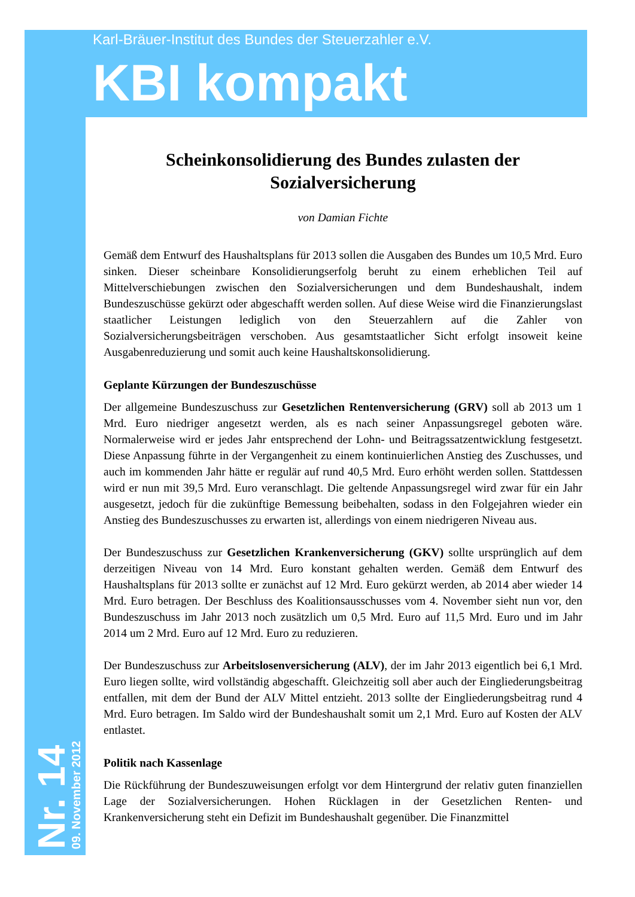Karl-Bräuer-Institut des Bundes der Steuerzahler e.V.
KBI kompakt
Nr. 14
09. November 2012
Scheinkonsolidierung des Bundes zulasten der Sozialversicherung
von Damian Fichte
Gemäß dem Entwurf des Haushaltsplans für 2013 sollen die Ausgaben des Bundes um 10,5 Mrd. Euro sinken. Dieser scheinbare Konsolidierungserfolg beruht zu einem erheblichen Teil auf Mittelverschiebungen zwischen den Sozialversicherungen und dem Bundeshaushalt, indem Bundeszuschüsse gekürzt oder abgeschafft werden sollen. Auf diese Weise wird die Finanzierungslast staatlicher Leistungen lediglich von den Steuerzahlern auf die Zahler von Sozialversicherungsbeiträgen verschoben. Aus gesamtstaatlicher Sicht erfolgt insoweit keine Ausgabenreduzierung und somit auch keine Haushaltskonsolidierung.
Geplante Kürzungen der Bundeszuschüsse
Der allgemeine Bundeszuschuss zur Gesetzlichen Rentenversicherung (GRV) soll ab 2013 um 1 Mrd. Euro niedriger angesetzt werden, als es nach seiner Anpassungsregel geboten wäre. Normalerweise wird er jedes Jahr entsprechend der Lohn- und Beitragssatzentwicklung festgesetzt. Diese Anpassung führte in der Vergangenheit zu einem kontinuierlichen Anstieg des Zuschusses, und auch im kommenden Jahr hätte er regulär auf rund 40,5 Mrd. Euro erhöht werden sollen. Stattdessen wird er nun mit 39,5 Mrd. Euro veranschlagt. Die geltende Anpassungsregel wird zwar für ein Jahr ausgesetzt, jedoch für die zukünftige Bemessung beibehalten, sodass in den Folgejahren wieder ein Anstieg des Bundeszuschusses zu erwarten ist, allerdings von einem niedrigeren Niveau aus.
Der Bundeszuschuss zur Gesetzlichen Krankenversicherung (GKV) sollte ursprünglich auf dem derzeitigen Niveau von 14 Mrd. Euro konstant gehalten werden. Gemäß dem Entwurf des Haushaltsplans für 2013 sollte er zunächst auf 12 Mrd. Euro gekürzt werden, ab 2014 aber wieder 14 Mrd. Euro betragen. Der Beschluss des Koalitionsausschusses vom 4. November sieht nun vor, den Bundeszuschuss im Jahr 2013 noch zusätzlich um 0,5 Mrd. Euro auf 11,5 Mrd. Euro und im Jahr 2014 um 2 Mrd. Euro auf 12 Mrd. Euro zu reduzieren.
Der Bundeszuschuss zur Arbeitslosenversicherung (ALV), der im Jahr 2013 eigentlich bei 6,1 Mrd. Euro liegen sollte, wird vollständig abgeschafft. Gleichzeitig soll aber auch der Eingliederungsbeitrag entfallen, mit dem der Bund der ALV Mittel entzieht. 2013 sollte der Eingliederungsbeitrag rund 4 Mrd. Euro betragen. Im Saldo wird der Bundeshaushalt somit um 2,1 Mrd. Euro auf Kosten der ALV entlastet.
Politik nach Kassenlage
Die Rückführung der Bundeszuweisungen erfolgt vor dem Hintergrund der relativ guten finanziellen Lage der Sozialversicherungen. Hohen Rücklagen in der Gesetzlichen Renten- und Krankenversicherung steht ein Defizit im Bundeshaushalt gegenüber. Die Finanzmittel